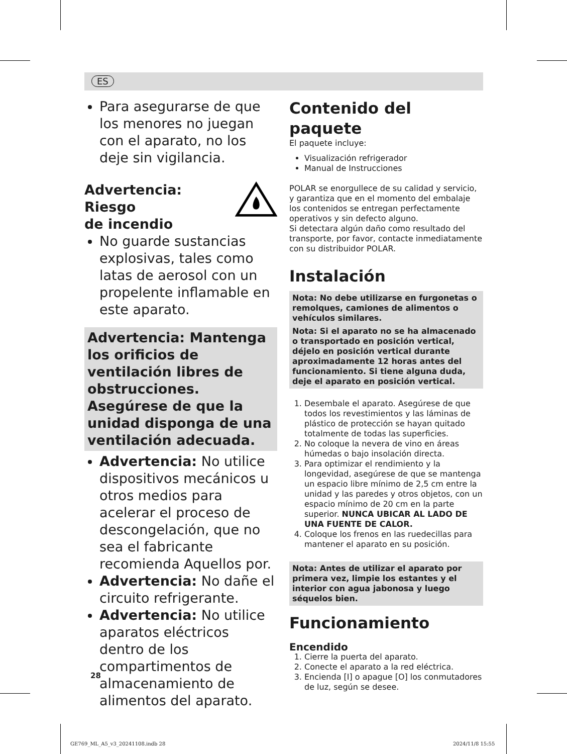ES
Para asegurarse de que los menores no juegan con el aparato, no los deje sin vigilancia.
Advertencia: Riesgo
de incendio
No guarde sustancias explosivas, tales como latas de aerosol con un propelente inflamable en este aparato.
Advertencia: Mantenga los orificios de ventilación libres de obstrucciones. Asegúrese de que la unidad disponga de una ventilación adecuada.
Advertencia: No utilice dispositivos mecánicos u otros medios para acelerar el proceso de descongelación, que no sea el fabricante recomienda Aquellos por.
Advertencia: No dañe el circuito refrigerante.
Advertencia: No utilice aparatos eléctricos dentro de los compartimentos de almacenamiento de alimentos del aparato.
Contenido del paquete
El paquete incluye:
Visualización refrigerador
Manual de Instrucciones
POLAR se enorgullece de su calidad y servicio, y garantiza que en el momento del embalaje los contenidos se entregan perfectamente operativos y sin defecto alguno.
Si detectara algún daño como resultado del transporte, por favor, contacte inmediatamente con su distribuidor POLAR.
Instalación
Nota: No debe utilizarse en furgonetas o remolques, camiones de alimentos o vehículos similares.
Nota: Si el aparato no se ha almacenado o transportado en posición vertical, déjelo en posición vertical durante aproximadamente 12 horas antes del funcionamiento. Si tiene alguna duda, deje el aparato en posición vertical.
1. Desembale el aparato. Asegúrese de que todos los revestimientos y las láminas de plástico de protección se hayan quitado totalmente de todas las superficies.
2. No coloque la nevera de vino en áreas húmedas o bajo insolación directa.
3. Para optimizar el rendimiento y la longevidad, asegúrese de que se mantenga un espacio libre mínimo de 2,5 cm entre la unidad y las paredes y otros objetos, con un espacio mínimo de 20 cm en la parte superior. NUNCA UBICAR AL LADO DE UNA FUENTE DE CALOR.
4. Coloque los frenos en las ruedecillas para mantener el aparato en su posición.
Nota: Antes de utilizar el aparato por primera vez, limpie los estantes y el interior con agua jabonosa y luego séquelos bien.
Funcionamiento
Encendido
1. Cierre la puerta del aparato.
2. Conecte el aparato a la red eléctrica.
3. Encienda [I] o apague [O] los conmutadores de luz, según se desee.
28
GE769_ML_A5_v3_20241108.indb 28
2024/11/8 15:55